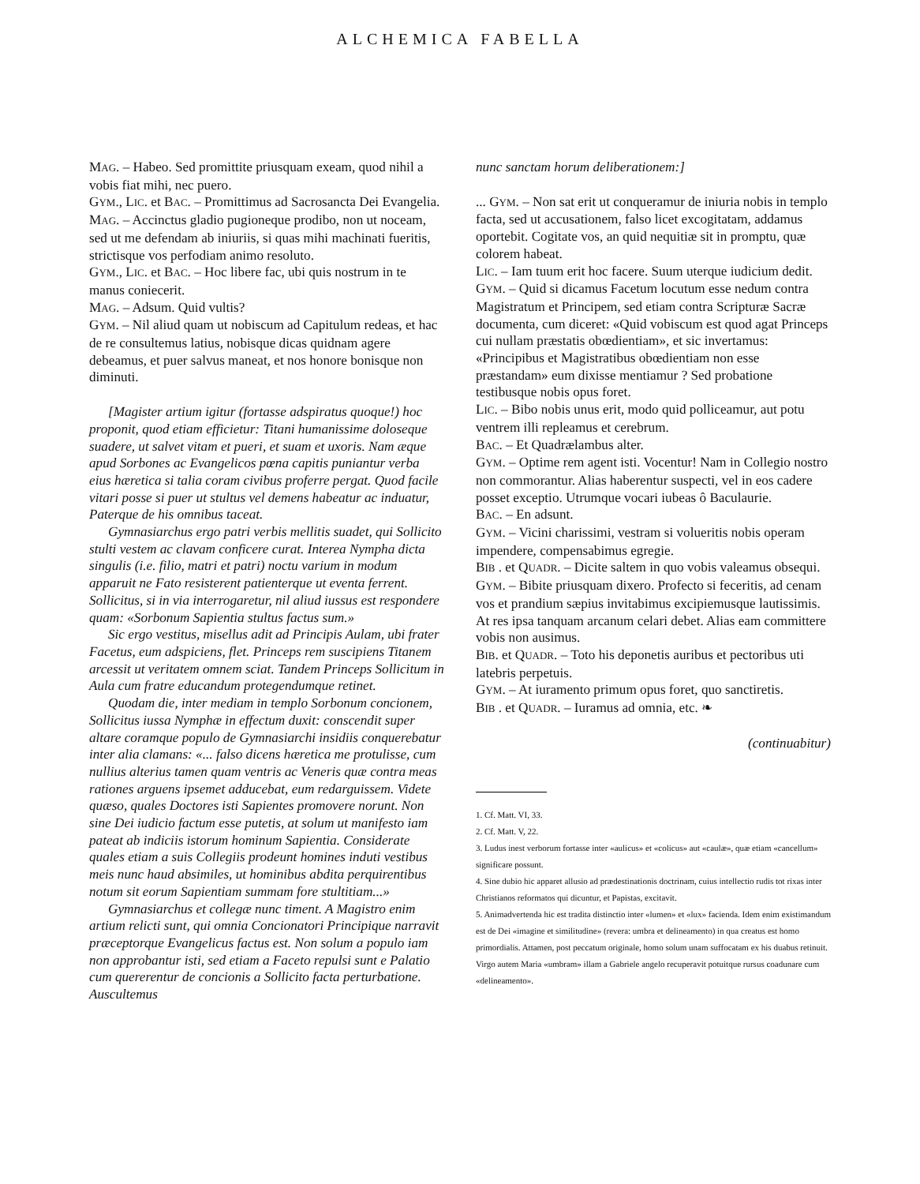ALCHEMICA FABELLA
MAG. – Habeo. Sed promittite priusquam exeam, quod nihil a vobis fiat mihi, nec puero.
GYM., LIC. et BAC. – Promittimus ad Sacrosancta Dei Evangelia.
MAG. – Accinctus gladio pugioneque prodibo, non ut noceam, sed ut me defendam ab iniuriis, si quas mihi machinati fueritis, strictisque vos perfodiam animo resoluto.
GYM., LIC. et BAC. – Hoc libere fac, ubi quis nostrum in te manus coniecerit.
MAG. – Adsum. Quid vultis?
GYM. – Nil aliud quam ut nobiscum ad Capitulum redeas, et hac de re consultemus latius, nobisque dicas quidnam agere debeamus, et puer salvus maneat, et nos honore bonisque non diminuti.
[Magister artium igitur (fortasse adspiratus quoque!) hoc proponit, quod etiam efficietur: Titani humanissime doloseque suadere, ut salvet vitam et pueri, et suam et uxoris. Nam æque apud Sorbones ac Evangelicos pœna capitis puniantur verba eius hæretica si talia coram civibus proferre pergat. Quod facile vitari posse si puer ut stultus vel demens habeatur ac induatur, Paterque de his omnibus taceat.
Gymnasiarchus ergo patri verbis mellitis suadet, qui Sollicito stulti vestem ac clavam conficere curat. Interea Nympha dicta singulis (i.e. filio, matri et patri) noctu varium in modum apparuit ne Fato resisterent patienterque ut eventa ferrent. Sollicitus, si in via interrogaretur, nil aliud iussus est respondere quam: «Sorbonum Sapientia stultus factus sum.»
Sic ergo vestitus, misellus adit ad Principis Aulam, ubi frater Facetus, eum adspiciens, flet. Princeps rem suscipiens Titanem arcessit ut veritatem omnem sciat. Tandem Princeps Sollicitum in Aula cum fratre educandum protegendumque retinet.
Quodam die, inter mediam in templo Sorbonum concionem, Sollicitus iussa Nymphæ in effectum duxit: conscendit super altare coramque populo de Gymnasiarchi insidiis conquerebatur inter alia clamans: «... falso dicens hæretica me protulisse, cum nullius alterius tamen quam ventris ac Veneris quæ contra meas rationes arguens ipsemet adducebat, eum redarguissem. Videte quæso, quales Doctores isti Sapientes promovere norunt. Non sine Dei iudicio factum esse putetis, at solum ut manifesto iam pateat ab indiciis istorum hominum Sapientia. Considerate quales etiam a suis Collegiis prodeunt homines induti vestibus meis nunc haud absimiles, ut hominibus abdita perquirentibus notum sit eorum Sapientiam summam fore stultitiam...»
Gymnasiarchus et collegæ nunc timent. A Magistro enim artium relicti sunt, qui omnia Concionatori Principique narravit præceptorque Evangelicus factus est. Non solum a populo iam non approbantur isti, sed etiam a Faceto repulsi sunt e Palatio cum quererentur de concionis a Sollicito facta perturbatione. Auscultemus
nunc sanctam horum deliberationem:]
... GYM. – Non sat erit ut conqueramur de iniuria nobis in templo facta, sed ut accusationem, falso licet excogitatam, addamus oportebit. Cogitate vos, an quid nequitiæ sit in promptu, quæ colorem habeat.
LIC. – Iam tuum erit hoc facere. Suum uterque iudicium dedit.
GYM. – Quid si dicamus Facetum locutum esse nedum contra Magistratum et Principem, sed etiam contra Scripturæ Sacræ documenta, cum diceret: «Quid vobiscum est quod agat Princeps cui nullam præstatis obœdientiam», et sic invertamus: «Principibus et Magistratibus obœdientiam non esse præstandam» eum dixisse mentiamur ? Sed probatione testibusque nobis opus foret.
LIC. – Bibo nobis unus erit, modo quid polliceamur, aut potu ventrem illi repleamus et cerebrum.
BAC. – Et Quadrælambus alter.
GYM. – Optime rem agent isti. Vocentur! Nam in Collegio nostro non commorantur. Alias haberentur suspecti, vel in eos cadere posset exceptio. Utrumque vocari iubeas ô Baculaurie.
BAC. – En adsunt.
GYM. – Vicini charissimi, vestram si volueritis nobis operam impendere, compensabimus egregie.
BIB . et QUADR. – Dicite saltem in quo vobis valeamus obsequi.
GYM. – Bibite priusquam dixero. Profecto si feceritis, ad cenam vos et prandium sæpius invitabimus excipiemusque lautissimis. At res ipsa tanquam arcanum celari debet. Alias eam committere vobis non ausimus.
BIB. et QUADR. – Toto his deponetis auribus et pectoribus uti latebris perpetuis.
GYM. – At iuramento primum opus foret, quo sanctiretis.
BIB . et QUADR. – Iuramus ad omnia, etc. ❧
(continuabitur)
1. Cf. Matt. VI, 33.
2. Cf. Matt. V, 22.
3. Ludus inest verborum fortasse inter «aulicus» et «colicus» aut «caulæ», quæ etiam «cancellum» significare possunt.
4. Sine dubio hic apparet allusio ad prædestinationis doctrinam, cuius intellectio rudis tot rixas inter Christianos reformatos qui dicuntur, et Papistas, excitavit.
5. Animadvertenda hic est tradita distinctio inter «lumen» et «lux» facienda. Idem enim existimandum est de Dei «imagine et similitudine» (revera: umbra et delineamento) in qua creatus est homo primordialis. Attamen, post peccatum originale, homo solum unam suffocatam ex his duabus retinuit. Virgo autem Maria «umbram» illam a Gabriele angelo recuperavit potuitque rursus coadunare cum «delineamento».